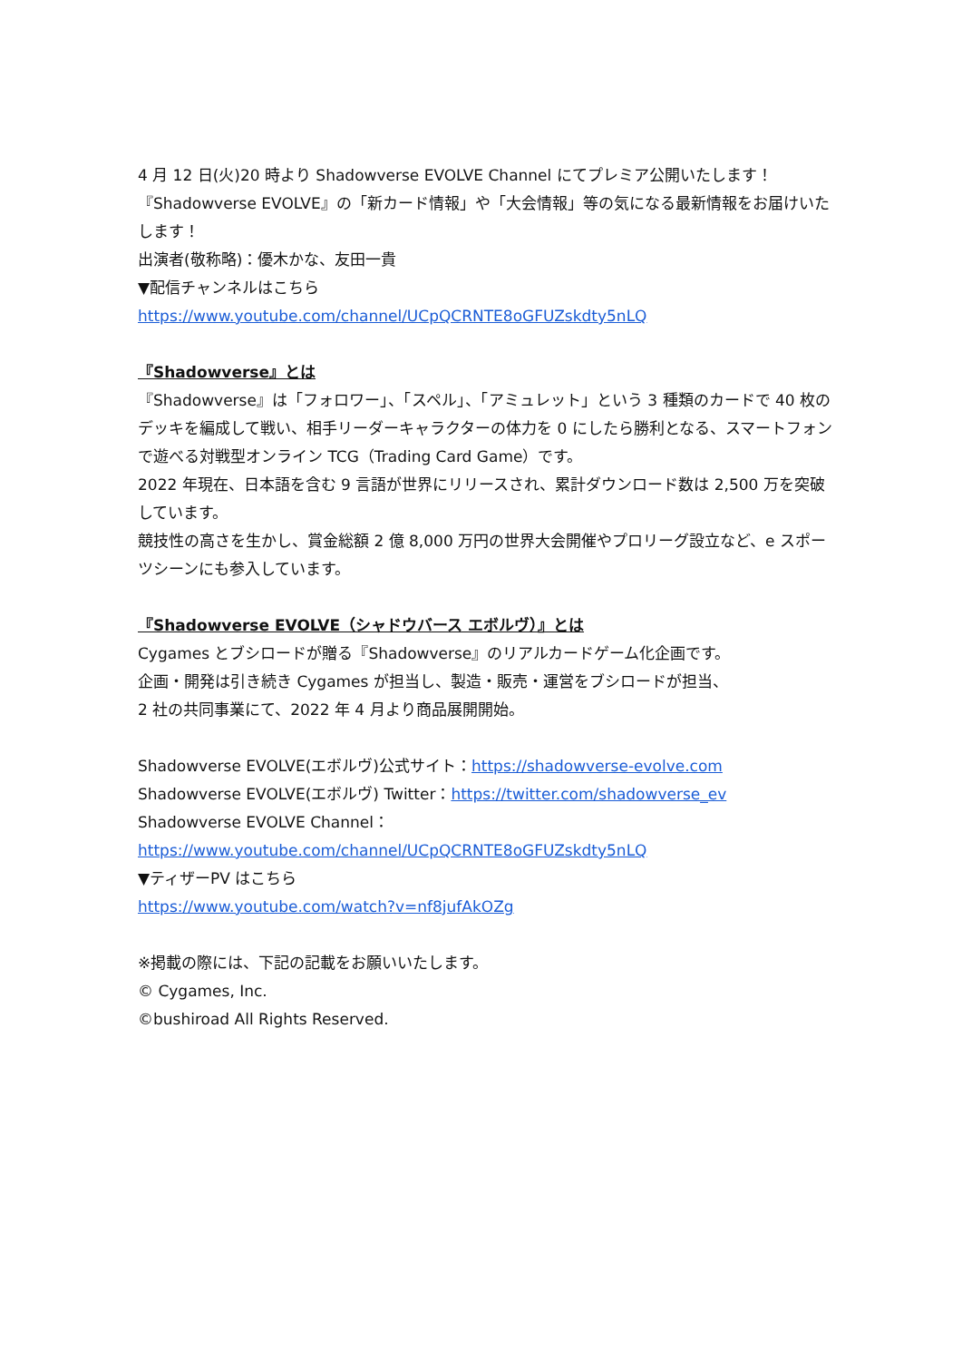4 月 12 日(火)20 時より Shadowverse EVOLVE Channel にてプレミア公開いたします！
『Shadowverse EVOLVE』の「新カード情報」や「大会情報」等の気になる最新情報をお届けいたします！
出演者(敬称略)：優木かな、友田一貴
▼配信チャンネルはこちら
https://www.youtube.com/channel/UCpQCRNTE8oGFUZskdty5nLQ
『Shadowverse』とは
『Shadowverse』は「フォロワー」、「スペル」、「アミュレット」という 3 種類のカードで 40 枚のデッキを編成して戦い、相手リーダーキャラクターの体力を 0 にしたら勝利となる、スマートフォンで遊べる対戦型オンライン TCG（Trading Card Game）です。
2022 年現在、日本語を含む 9 言語が世界にリリースされ、累計ダウンロード数は 2,500 万を突破しています。
競技性の高さを生かし、賞金総額 2 億 8,000 万円の世界大会開催やプロリーグ設立など、e スポーツシーンにも参入しています。
『Shadowverse EVOLVE（シャドウバース エボルヴ）』とは
Cygames とブシロードが贈る『Shadowverse』のリアルカードゲーム化企画です。
企画・開発は引き続き Cygames が担当し、製造・販売・運営をブシロードが担当、
2 社の共同事業にて、2022 年 4 月より商品展開開始。
Shadowverse EVOLVE(エボルヴ)公式サイト：https://shadowverse-evolve.com
Shadowverse EVOLVE(エボルヴ) Twitter：https://twitter.com/shadowverse_ev
Shadowverse EVOLVE Channel：
https://www.youtube.com/channel/UCpQCRNTE8oGFUZskdty5nLQ
▼ティザーPV はこちら
https://www.youtube.com/watch?v=nf8jufAkOZg
※掲載の際には、下記の記載をお願いいたします。
© Cygames, Inc.
©bushiroad All Rights Reserved.